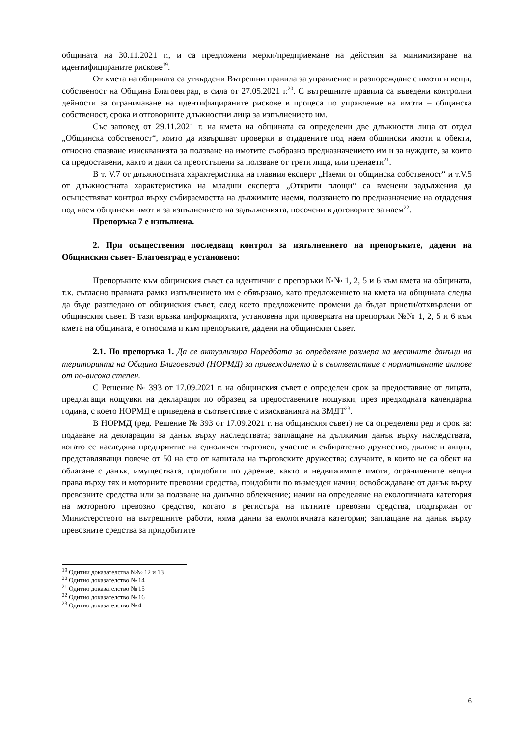общината на 30.11.2021 г., и са предложени мерки/предприемане на действия за минимизиране на идентифицираните рискове<sup>19</sup>.
От кмета на общината са утвърдени Вътрешни правила за управление и разпореждане с имоти и вещи, собственост на Община Благоевград, в сила от 27.05.2021 г.<sup>20</sup>. С вътрешните правила са въведени контролни дейности за ограничаване на идентифицираните рискове в процеса по управление на имоти – общинска собственост, срока и отговорните длъжностни лица за изпълнението им.
Със заповед от 29.11.2021 г. на кмета на общината са определени две длъжности лица от отдел „Общинска собственост“, които да извършват проверки в отдадените под наем общински имоти и обекти, относно спазване изискванията за ползване на имотите съобразно предназначението им и за нуждите, за които са предоставени, както и дали са преотстъпени за ползване от трети лица, или пренаети<sup>21</sup>.
В т. V.7 от длъжностната характеристика на главния експерт „Наеми от общинска собственост“ и т.V.5 от длъжностната характеристика на младши експерта „Открити площи“ са вменени задължения да осъществяват контрол върху събираемостта на дължимите наеми, ползването по предназначение на отдадения под наем общински имот и за изпълнението на задълженията, посочени в договорите за наем<sup>22</sup>.
Препоръка 7 е изпълнена.
2. При осъществения последващ контрол за изпълнението на препоръките, дадени на Общинския съвет- Благоевград е установено:
Препоръките към общинския съвет са идентични с препоръки №№ 1, 2, 5 и 6 към кмета на общината, т.к. съгласно правната рамка изпълнението им е обвързано, като предложението на кмета на общината следва да бъде разгледано от общинския съвет, след което предложените промени да бъдат приети/отхвърлени от общинския съвет. В тази връзка информацията, установена при проверката на препоръки №№ 1, 2, 5 и 6 към кмета на общината, е относима и към препоръките, дадени на общинския съвет.
2.1. По препоръка 1. Да се актуализира Наредбата за определяне размера на местните данъци на територията на Община Благоевград (НОРМД) за привеждането ѝ в съответствие с нормативните актове от по-висока степен.
С Решение № 393 от 17.09.2021 г. на общинския съвет е определен срок за предоставяне от лицата, предлагащи нощувки на декларация по образец за предоставените нощувки, през предходната календарна година, с което НОРМД е приведена в съответствие с изискванията на ЗМДТ<sup>23</sup>.
В НОРМД (ред. Решение № 393 от 17.09.2021 г. на общинския съвет) не са определени ред и срок за: подаване на декларации за данък върху наследствата; заплащане на дължимия данък върху наследствата, когато се наследява предприятие на едноличен търговец, участие в събирателно дружество, дялове и акции, представляващи повече от 50 на сто от капитала на търговските дружества; случаите, в които не са обект на облагане с данък, имуществата, придобити по дарение, както и недвижимите имоти, ограничените вещни права върху тях и моторните превозни средства, придобити по възмезден начин; освобождаване от данък върху превозните средства или за ползване на данъчно облекчение; начин на определяне на екологичната категория на моторното превозно средство, когато в регистъра на пътните превозни средства, поддържан от Министерството на вътрешните работи, няма данни за екологичната категория; заплащане на данък върху превозните средства за придобитите
<sup>19</sup> Одитни доказателства №№ 12 и 13
<sup>20</sup> Одитно доказателство № 14
<sup>21</sup> Одитно доказателство № 15
<sup>22</sup> Одитно доказателство № 16
<sup>23</sup> Одитно доказателство № 4
6